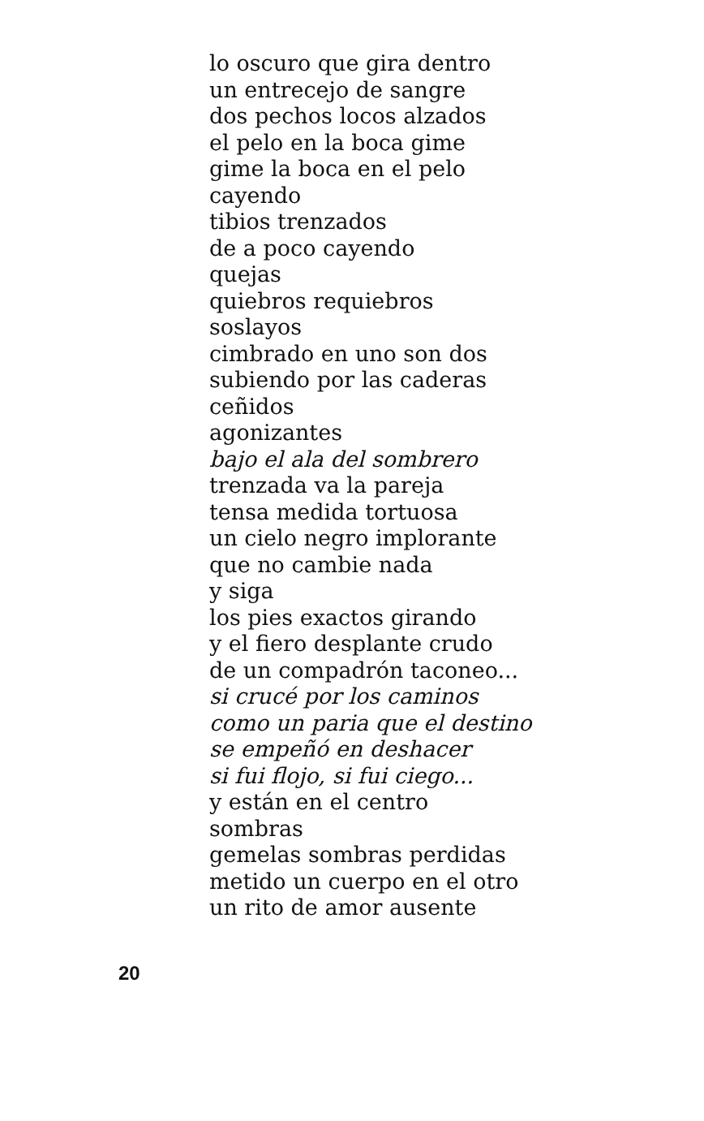lo oscuro que gira dentro
un entrecejo de sangre
dos pechos locos alzados
el pelo en la boca gime
gime la boca en el pelo
cayendo
tibios trenzados
de a poco cayendo
quejas
quiebros requiebros
soslayos
cimbrado en uno son dos
subiendo por las caderas
ceñidos
agonizantes
bajo el ala del sombrero
trenzada va la pareja
tensa medida tortuosa
un cielo negro implorante
que no cambie nada
y siga
los pies exactos girando
y el fiero desplante crudo
de un compadrón taconeo...
si crucé por los caminos
como un paria que el destino
se empeñó en deshacer
si fui flojo, si fui ciego...
y están en el centro
sombras
gemelas sombras perdidas
metido un cuerpo en el otro
un rito de amor ausente
20